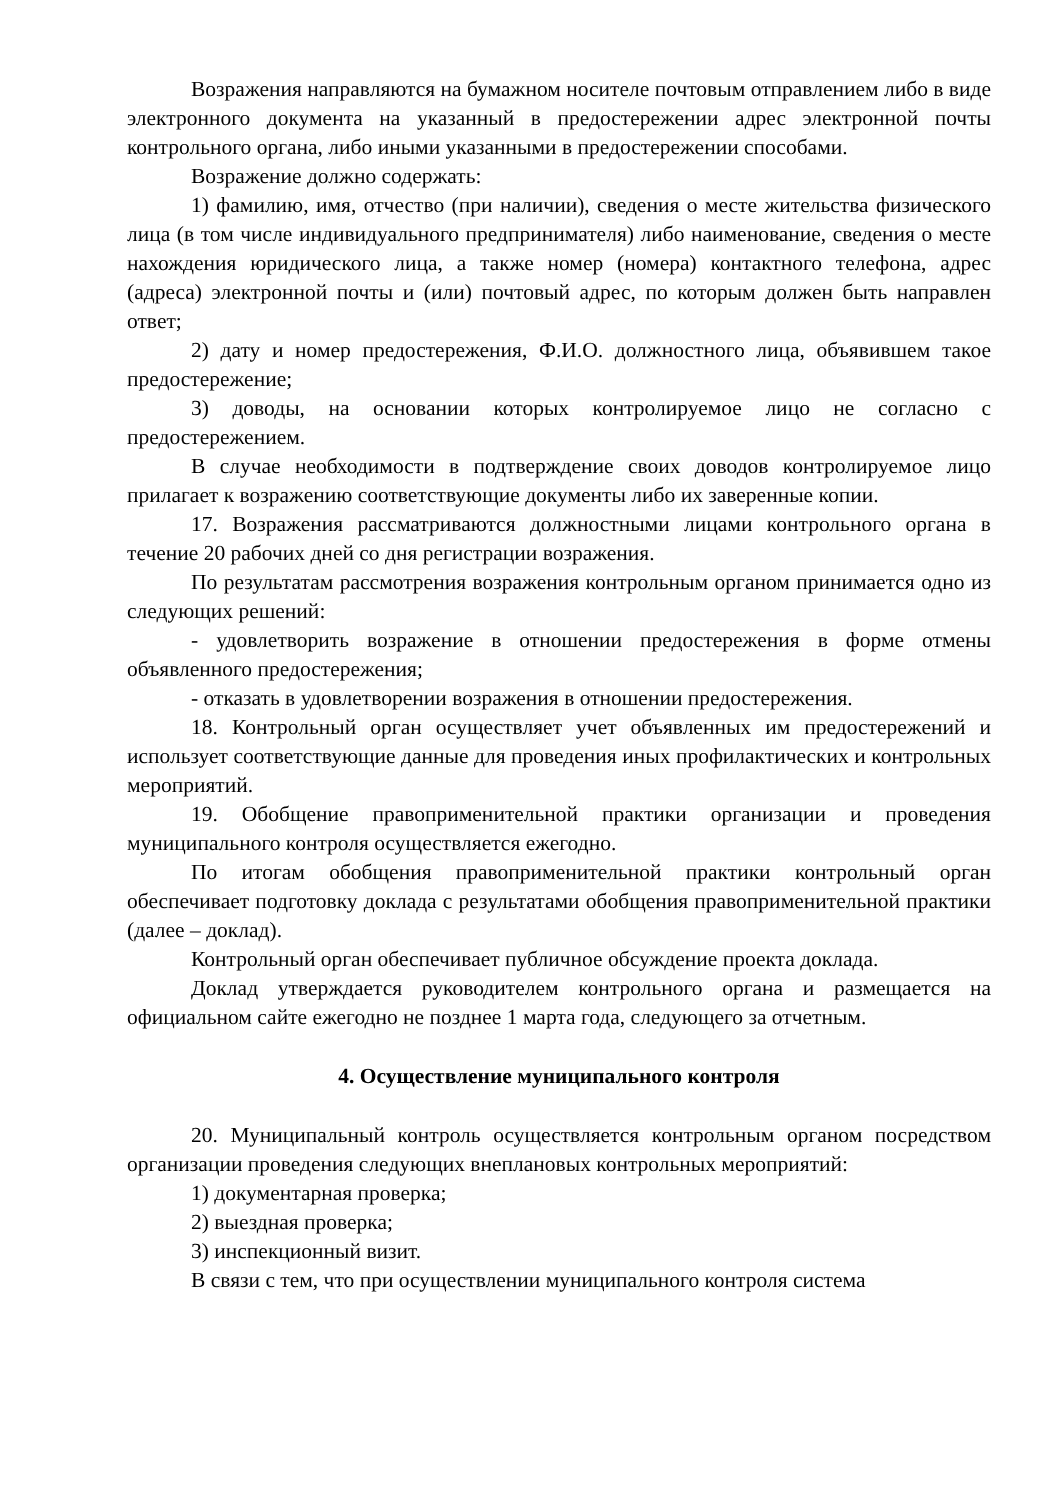Возражения направляются на бумажном носителе почтовым отправлением либо в виде электронного документа на указанный в предостережении адрес электронной почты контрольного органа, либо иными указанными в предостережении способами.
Возражение должно содержать:
1) фамилию, имя, отчество (при наличии), сведения о месте жительства физического лица (в том числе индивидуального предпринимателя) либо наименование, сведения о месте нахождения юридического лица, а также номер (номера) контактного телефона, адрес (адреса) электронной почты и (или) почтовый адрес, по которым должен быть направлен ответ;
2) дату и номер предостережения, Ф.И.О. должностного лица, объявившем такое предостережение;
3) доводы, на основании которых контролируемое лицо не согласно с предостережением.
В случае необходимости в подтверждение своих доводов контролируемое лицо прилагает к возражению соответствующие документы либо их заверенные копии.
17. Возражения рассматриваются должностными лицами контрольного органа в течение 20 рабочих дней со дня регистрации возражения.
По результатам рассмотрения возражения контрольным органом принимается одно из следующих решений:
- удовлетворить возражение в отношении предостережения в форме отмены объявленного предостережения;
- отказать в удовлетворении возражения в отношении предостережения.
18. Контрольный орган осуществляет учет объявленных им предостережений и использует соответствующие данные для проведения иных профилактических и контрольных мероприятий.
19. Обобщение правоприменительной практики организации и проведения муниципального контроля осуществляется ежегодно.
По итогам обобщения правоприменительной практики контрольный орган обеспечивает подготовку доклада с результатами обобщения правоприменительной практики (далее – доклад).
Контрольный орган обеспечивает публичное обсуждение проекта доклада.
Доклад утверждается руководителем контрольного органа и размещается на официальном сайте ежегодно не позднее 1 марта года, следующего за отчетным.
4. Осуществление муниципального контроля
20. Муниципальный контроль осуществляется контрольным органом посредством организации проведения следующих внеплановых контрольных мероприятий:
1) документарная проверка;
2) выездная проверка;
3) инспекционный визит.
В связи с тем, что при осуществлении муниципального контроля система